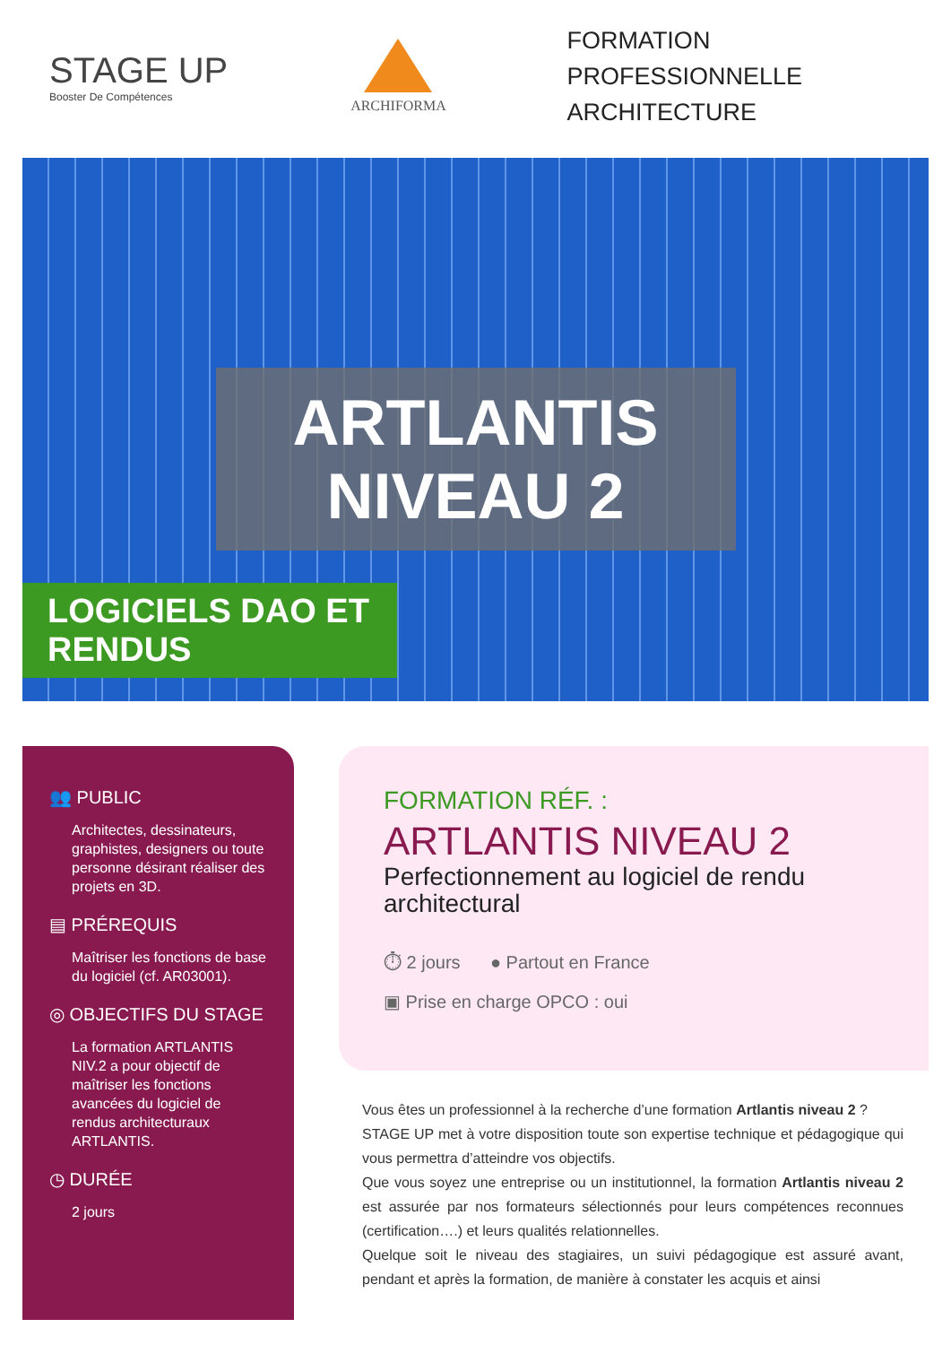STAGE UP
Booster De Compétences
ARCHIFORMA
FORMATION PROFESSIONNELLE
ARCHITECTURE
ARTLANTIS NIVEAU 2
LOGICIELS DAO ET RENDUS
👥 PUBLIC
Architectes, dessinateurs, graphistes, designers ou toute personne désirant réaliser des projets en 3D.
▤ PRÉREQUIS
Maîtriser les fonctions de base du logiciel (cf. AR03001).
◎ OBJECTIFS DU STAGE
La formation ARTLANTIS NIV.2 a pour objectif de maîtriser les fonctions avancées du logiciel de rendus architecturaux ARTLANTIS.
◷ DURÉE
2 jours
FORMATION RÉF. :
ARTLANTIS NIVEAU 2
Perfectionnement au logiciel de rendu architectural
⏱ 2 jours ● Partout en France
▣ Prise en charge OPCO : oui
Vous êtes un professionnel à la recherche d’une formation Artlantis niveau 2 ?
STAGE UP met à votre disposition toute son expertise technique et pédagogique qui vous permettra d’atteindre vos objectifs.
Que vous soyez une entreprise ou un institutionnel, la formation Artlantis niveau 2 est assurée par nos formateurs sélectionnés pour leurs compétences reconnues (certification….) et leurs qualités relationnelles.
Quelque soit le niveau des stagiaires, un suivi pédagogique est assuré avant, pendant et après la formation, de manière à constater les acquis et ainsi